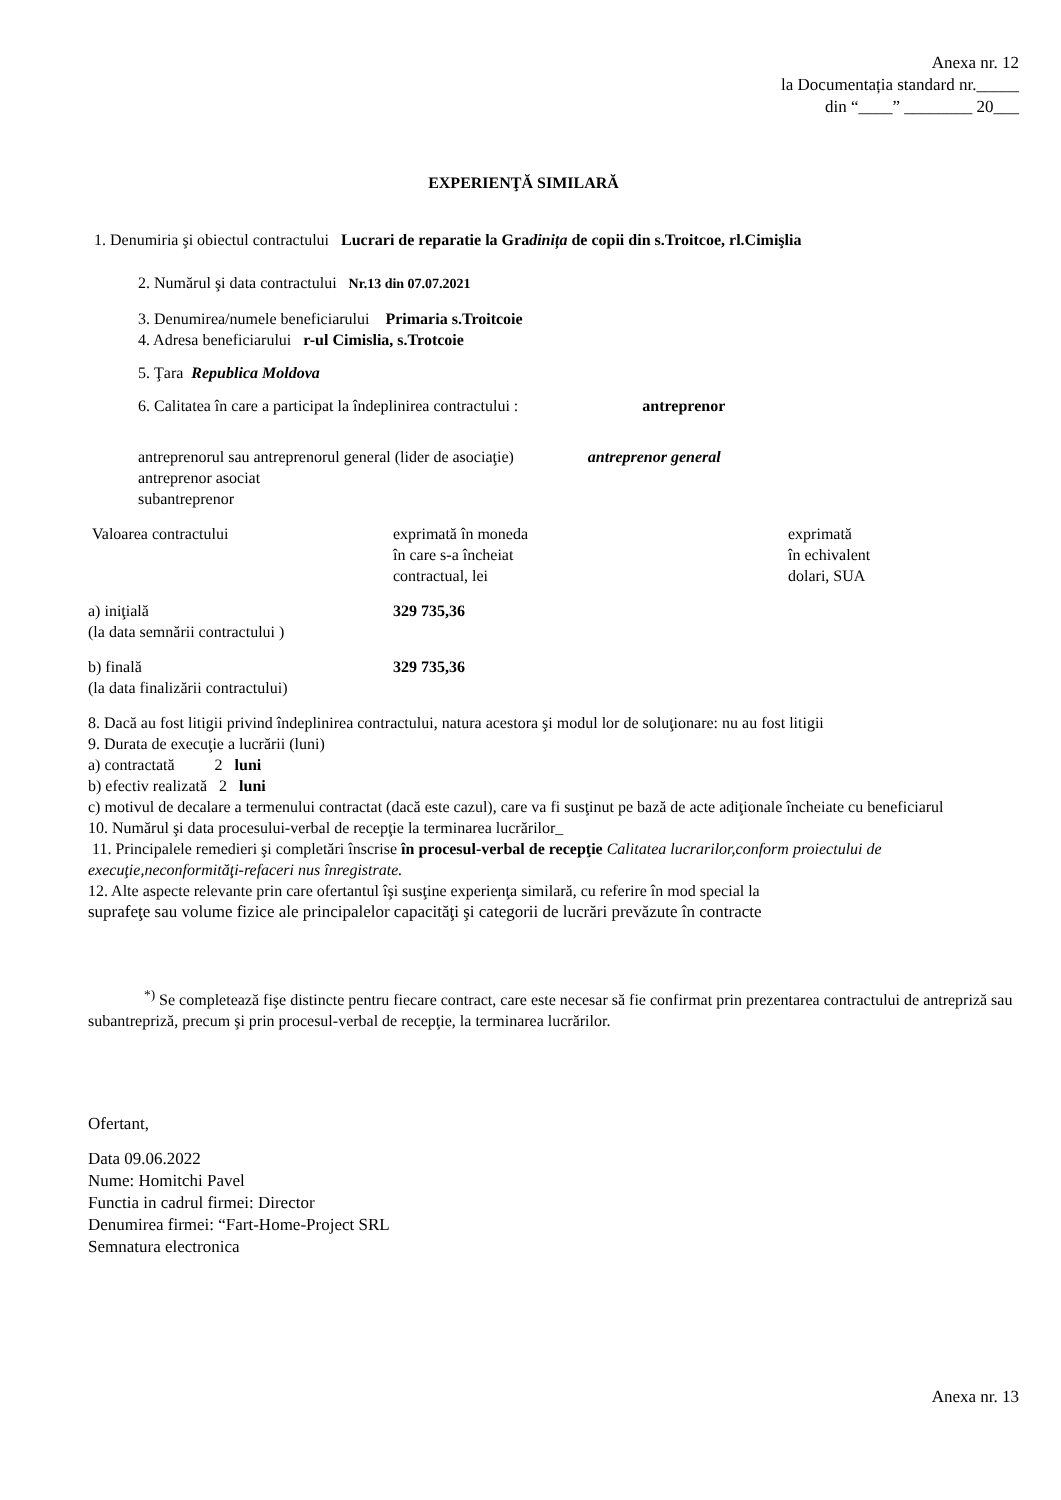Anexa nr. 12
la Documentația standard nr._____
din “____” ________ 20___
EXPERIENŢĂ SIMILARĂ
1. Denumiria şi obiectul contractului Lucrari de reparatie la Gradinița de copii din s.Troitcoe, rl.Cimişlia
2. Numărul şi data contractului Nr.13 din 07.07.2021
3. Denumirea/numele beneficiarului Primaria s.Troitcoie
4. Adresa beneficiarului r-ul Cimislia, s.Trotcoie
5. Ţara Republica Moldova
6. Calitatea în care a participat la îndeplinirea contractului : antreprenor
antreprenorul sau antreprenorul general (lider de asociaţie) antreprenor general
antreprenor asociat
subantreprenor
Valoarea contractului exprimată în moneda
în care s-a încheiat
contractual, lei
exprimată
în echivalent
dolari, SUA
a) iniţială
(la data semnării contractului )
329 735,36
b) finală
(la data finalizării contractului)
329 735,36
8. Dacă au fost litigii privind îndeplinirea contractului, natura acestora şi modul lor de soluţionare: nu au fost litigii
9. Durata de execuţie a lucrării (luni)
a) contractată 2 luni
b) efectiv realizată 2 luni
c) motivul de decalare a termenului contractat (dacă este cazul), care va fi susţinut pe bază de acte adiţionale încheiate cu beneficiarul
10. Numărul şi data procesului-verbal de recepţie la terminarea lucrărilor_
11. Principalele remedieri şi completări înscrise în procesul-verbal de recepţie Calitatea lucrarilor,conform proiectului de execuţie,neconformităţi-refaceri nus înregistrate.
12. Alte aspecte relevante prin care ofertantul îşi susţine experienţa similară, cu referire în mod special la
suprafeţe sau volume fizice ale principalelor capacităţi şi categorii de lucrări prevăzute în contracte
<sup>*)</sup> Se completează fişe distincte pentru fiecare contract, care este necesar să fie confirmat prin prezentarea contractului de antrepriză sau subantrepriză, precum şi prin procesul-verbal de recepţie, la terminarea lucrărilor.
Ofertant,
Data 09.06.2022
Nume: Homitchi Pavel
Functia in cadrul firmei: Director
Denumirea firmei: “Fart-Home-Project SRL
Semnatura electronica
Anexa nr. 13